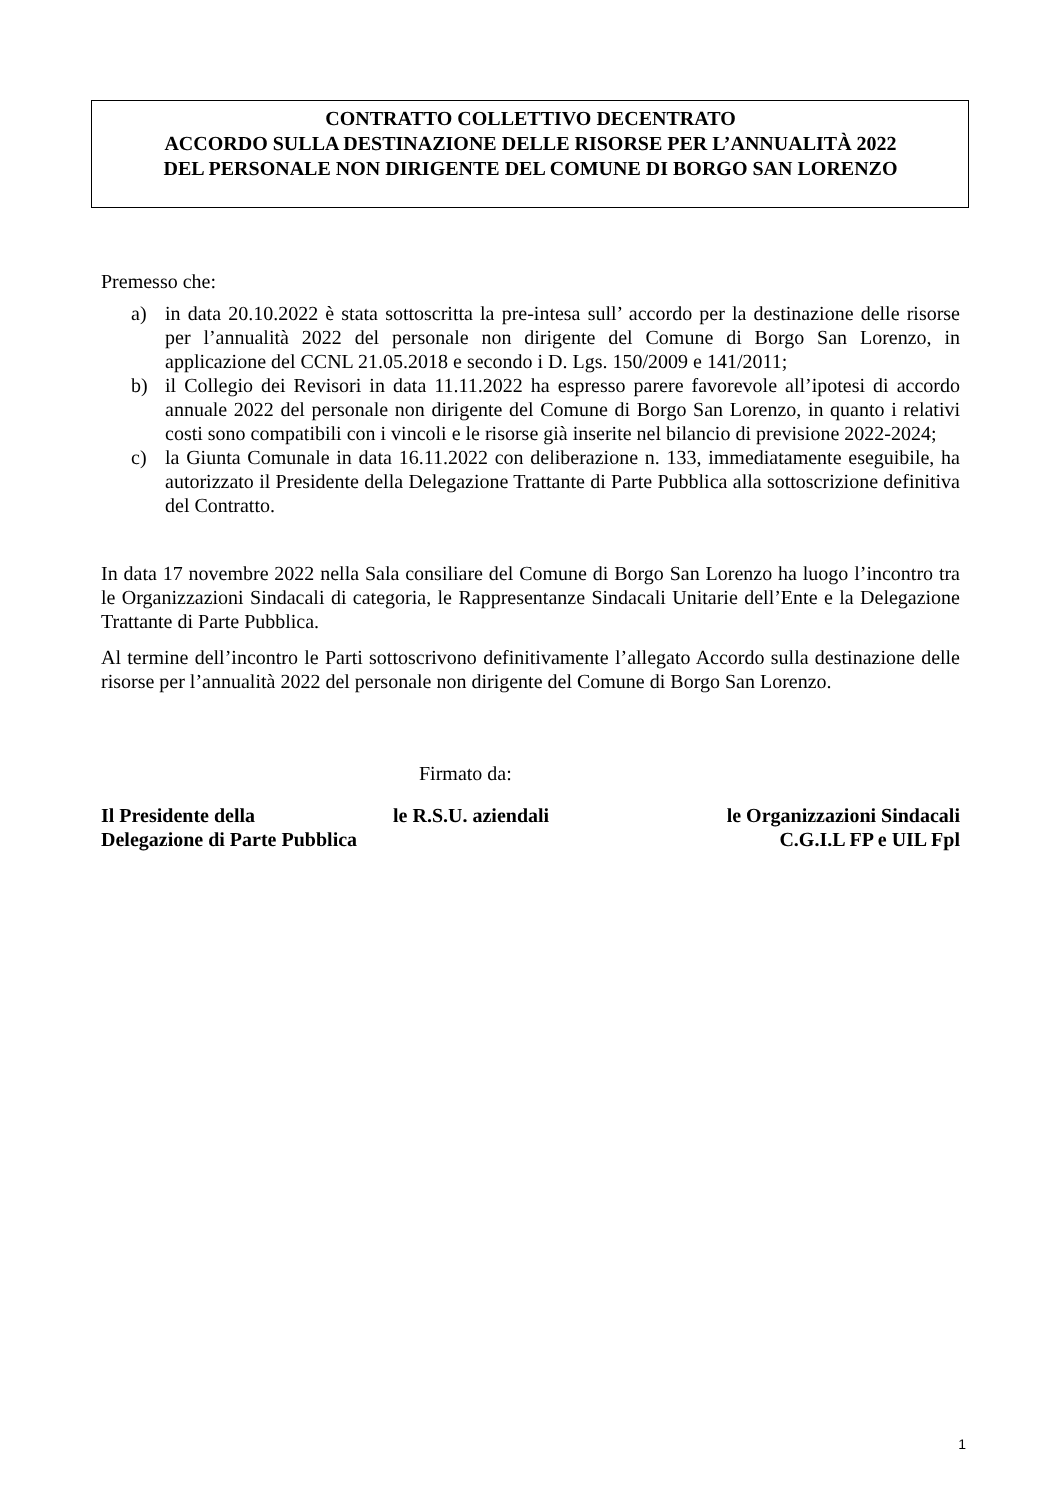CONTRATTO COLLETTIVO DECENTRATO
ACCORDO SULLA DESTINAZIONE DELLE RISORSE PER L’ANNUALITÀ 2022
DEL PERSONALE NON DIRIGENTE DEL COMUNE DI BORGO SAN LORENZO
Premesso che:
a) in data 20.10.2022 è stata sottoscritta la pre-intesa sull’ accordo per la destinazione delle risorse per l’annualità 2022 del personale non dirigente del Comune di Borgo San Lorenzo, in applicazione del CCNL 21.05.2018 e secondo i D. Lgs. 150/2009 e 141/2011;
b) il Collegio dei Revisori in data 11.11.2022 ha espresso parere favorevole all’ipotesi di accordo annuale 2022 del personale non dirigente del Comune di Borgo San Lorenzo, in quanto i relativi costi sono compatibili con i vincoli e le risorse già inserite nel bilancio di previsione 2022-2024;
c) la Giunta Comunale in data 16.11.2022 con deliberazione n. 133, immediatamente eseguibile, ha autorizzato il Presidente della Delegazione Trattante di Parte Pubblica alla sottoscrizione definitiva del Contratto.
In data 17 novembre 2022 nella Sala consiliare del Comune di Borgo San Lorenzo ha luogo l’incontro tra le Organizzazioni Sindacali di categoria, le Rappresentanze Sindacali Unitarie dell’Ente e la Delegazione Trattante di Parte Pubblica.
Al termine dell’incontro le Parti sottoscrivono definitivamente l’allegato Accordo sulla destinazione delle risorse per l’annualità 2022 del personale non dirigente del Comune di Borgo San Lorenzo.
Firmato da:
Il Presidente della
Delegazione di Parte Pubblica
le R.S.U. aziendali le Organizzazioni Sindacali
C.G.I.L FP e UIL Fpl
1